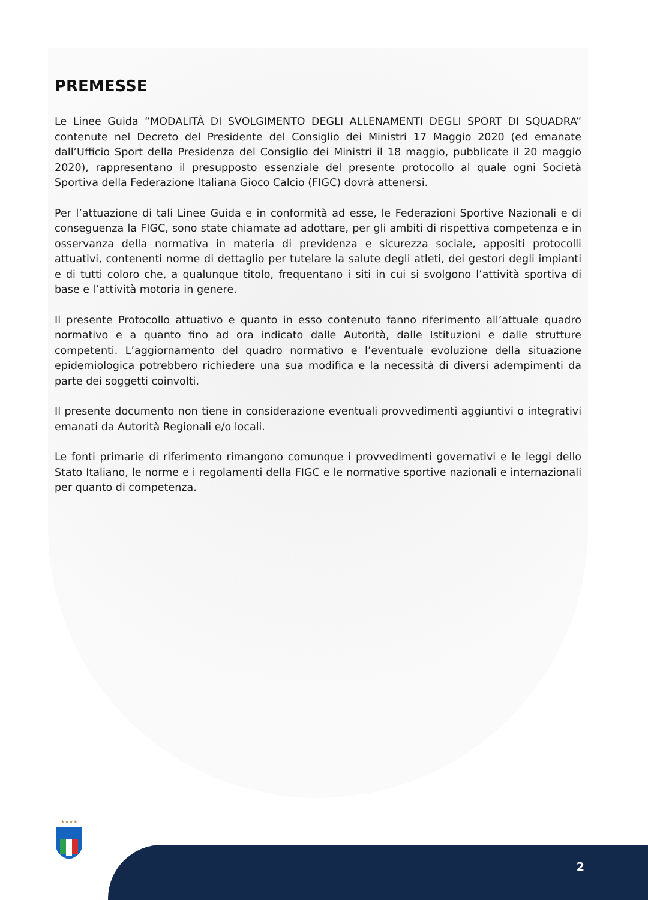PREMESSE
Le Linee Guida “MODALITÀ DI SVOLGIMENTO DEGLI ALLENAMENTI DEGLI SPORT DI SQUADRA” contenute nel Decreto del Presidente del Consiglio dei Ministri 17 Maggio 2020 (ed emanate dall’Ufficio Sport della Presidenza del Consiglio dei Ministri il 18 maggio, pubblicate il 20 maggio 2020), rappresentano il presupposto essenziale del presente protocollo al quale ogni Società Sportiva della Federazione Italiana Gioco Calcio (FIGC) dovrà attenersi.
Per l’attuazione di tali Linee Guida e in conformità ad esse, le Federazioni Sportive Nazionali e di conseguenza la FIGC, sono state chiamate ad adottare, per gli ambiti di rispettiva competenza e in osservanza della normativa in materia di previdenza e sicurezza sociale, appositi protocolli attuativi, contenenti norme di dettaglio per tutelare la salute degli atleti, dei gestori degli impianti e di tutti coloro che, a qualunque titolo, frequentano i siti in cui si svolgono l’attività sportiva di base e l’attività motoria in genere.
Il presente Protocollo attuativo e quanto in esso contenuto fanno riferimento all’attuale quadro normativo e a quanto fino ad ora indicato dalle Autorità, dalle Istituzioni e dalle strutture competenti. L’aggiornamento del quadro normativo e l’eventuale evoluzione della situazione epidemiologica potrebbero richiedere una sua modifica e la necessità di diversi adempimenti da parte dei soggetti coinvolti.
Il presente documento non tiene in considerazione eventuali provvedimenti aggiuntivi o integrativi emanati da Autorità Regionali e/o locali.
Le fonti primarie di riferimento rimangono comunque i provvedimenti governativi e le leggi dello Stato Italiano, le norme e i regolamenti della FIGC e le normative sportive nazionali e internazionali per quanto di competenza.
★★★★
2